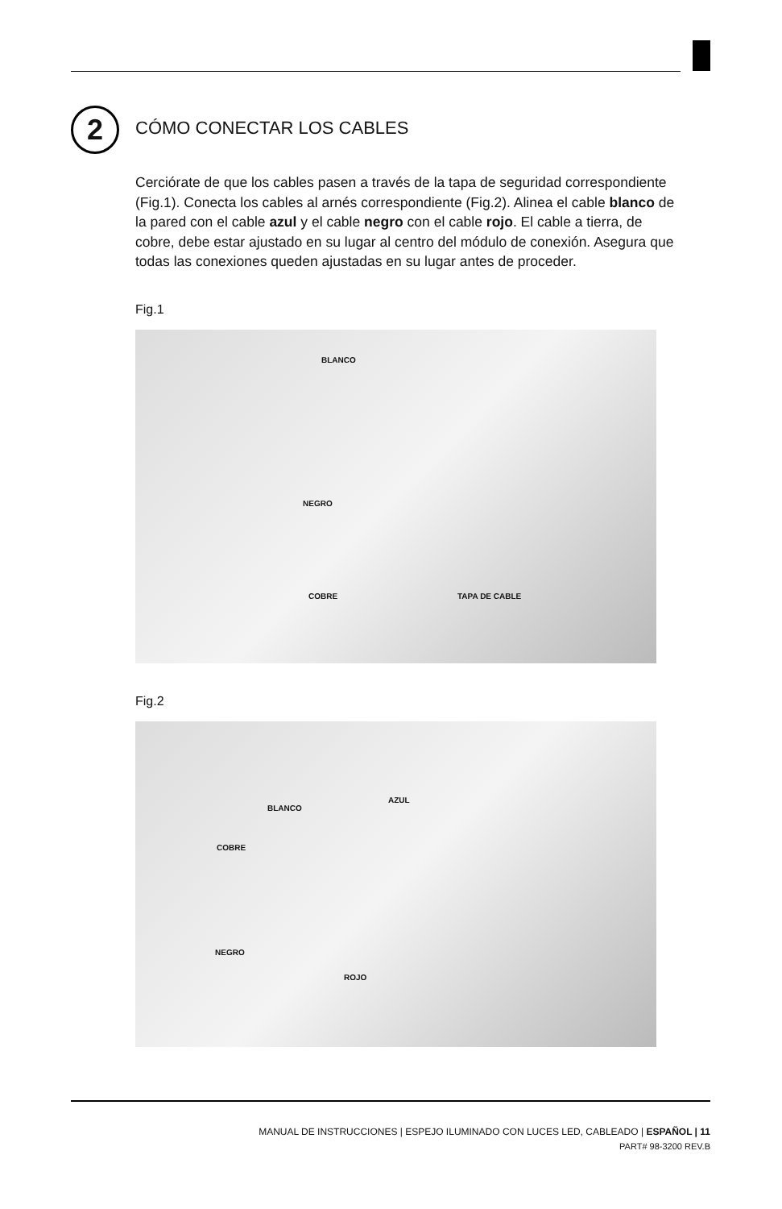2
CÓMO CONECTAR LOS CABLES
Cerciórate de que los cables pasen a través de la tapa de seguridad correspondiente (Fig.1). Conecta los cables al arnés correspondiente (Fig.2). Alinea el cable blanco de la pared con el cable azul y el cable negro con el cable rojo. El cable a tierra, de cobre, debe estar ajustado en su lugar al centro del módulo de conexión. Asegura que todas las conexiones queden ajustadas en su lugar antes de proceder.
Fig.1
BLANCO
NEGRO
COBRE TAPA DE CABLE
Fig.2
BLANCO
AZUL
COBRE
NEGRO
ROJO
MANUAL DE INSTRUCCIONES | ESPEJO ILUMINADO CON LUCES LED, CABLEADO | ESPAÑOL | 11
PART# 98-3200 REV.B